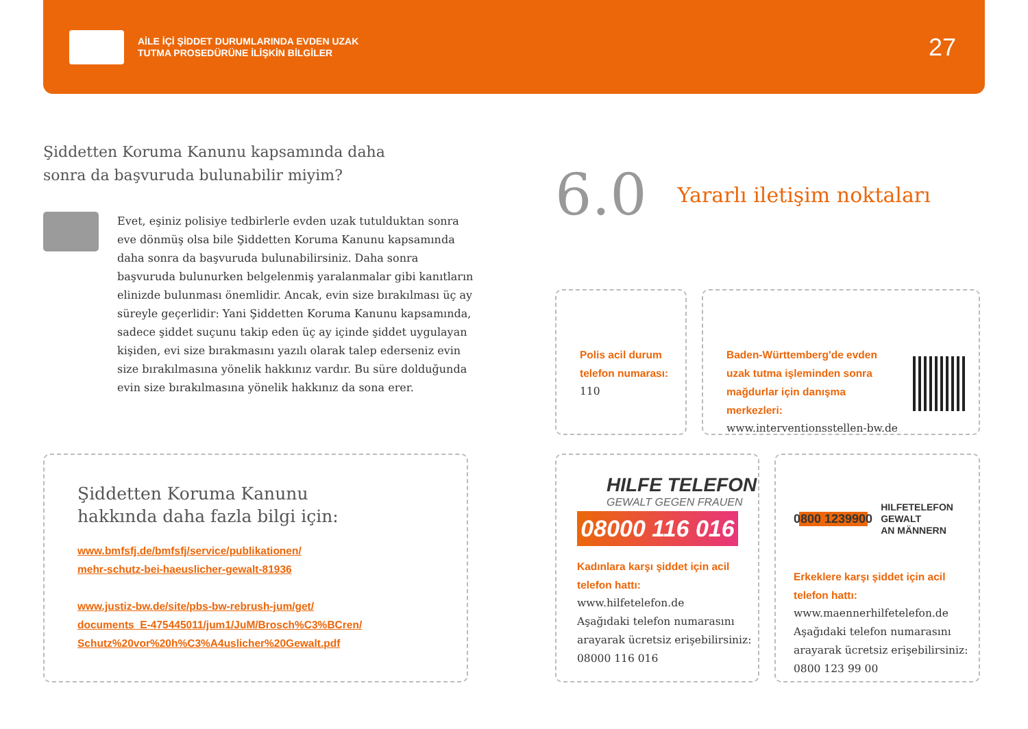AİLE İÇİ ŞİDDET DURUMLARINDA EVDEN UZAK
TUTMA PROSEDÜRÜNE İLİŞKİN BİLGİLER
27
Şiddetten Koruma Kanunu kapsamında daha
sonra da başvuruda bulunabilir miyim?
Evet, eşiniz polisiye tedbirlerle evden uzak tutulduktan sonra eve dönmüş olsa bile Şiddetten Koruma Kanunu kapsamında daha sonra da başvuruda bulunabilirsiniz. Daha sonra başvuruda bulunurken belgelenmiş yaralanmalar gibi kanıtların elinizde bulunması önemlidir. Ancak, evin size bırakılması üç ay süreyle geçerlidir: Yani Şiddetten Koruma Kanunu kapsamında, sadece şiddet suçunu takip eden üç ay içinde şiddet uygulayan kişiden, evi size bırakmasını yazılı olarak talep ederseniz evin size bırakılmasına yönelik hakkınız vardır. Bu süre dolduğunda evin size bırakılmasına yönelik hakkınız da sona erer.
Şiddetten Koruma Kanunu
hakkında daha fazla bilgi için:
www.bmfsfj.de/bmfsfj/service/publikationen/
mehr-schutz-bei-haeuslicher-gewalt-81936
www.justiz-bw.de/site/pbs-bw-rebrush-jum/get/
documents_E-475445011/jum1/JuM/Brosch%C3%BCren/
Schutz%20vor%20h%C3%A4uslicher%20Gewalt.pdf
6.0 Yararlı iletişim noktaları
Polis acil durum
telefon numarası:
110
Baden-Württemberg'de evden
uzak tutma işleminden sonra
mağdurlar için danışma
merkezleri:
www.interventionsstellen-bw.de
HILFE TELEFON
GEWALT GEGEN FRAUEN
08000 116 016
Kadınlara karşı şiddet için acil
telefon hattı:
www.hilfetelefon.de
Aşağıdaki telefon numarasını
arayarak ücretsiz erişebilirsiniz:
08000 116 016
0800 1239900 HILFETELEFON
GEWALT
AN MÄNNERN
Erkeklere karşı şiddet için acil
telefon hattı:
www.maennerhilfetelefon.de
Aşağıdaki telefon numarasını
arayarak ücretsiz erişebilirsiniz:
0800 123 99 00